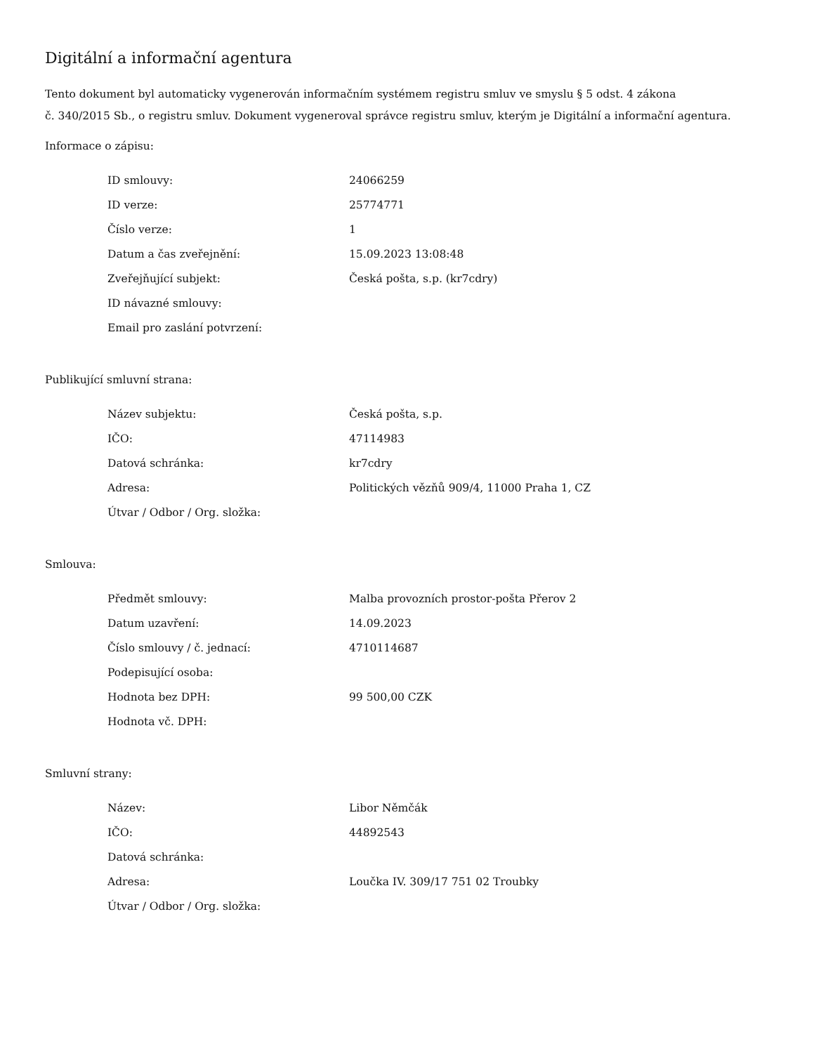Digitální a informační agentura
Tento dokument byl automaticky vygenerován informačním systémem registru smluv ve smyslu § 5 odst. 4 zákona
č. 340/2015 Sb., o registru smluv. Dokument vygeneroval správce registru smluv, kterým je Digitální a informační agentura.
Informace o zápisu:
| ID smlouvy: | 24066259 |
| ID verze: | 25774771 |
| Číslo verze: | 1 |
| Datum a čas zveřejnění: | 15.09.2023 13:08:48 |
| Zveřejňující subjekt: | Česká pošta, s.p. (kr7cdry) |
| ID návazné smlouvy: | |
| Email pro zaslání potvrzení: | |
Publikující smluvní strana:
| Název subjektu: | Česká pošta, s.p. |
| IČO: | 47114983 |
| Datová schránka: | kr7cdry |
| Adresa: | Politických vězňů 909/4, 11000 Praha 1, CZ |
| Útvar / Odbor / Org. složka: | |
Smlouva:
| Předmět smlouvy: | Malba provozních prostor-pošta Přerov 2 |
| Datum uzavření: | 14.09.2023 |
| Číslo smlouvy / č. jednací: | 4710114687 |
| Podepisující osoba: | |
| Hodnota bez DPH: | 99 500,00 CZK |
| Hodnota vč. DPH: | |
Smluvní strany:
| Název: | Libor Němčák |
| IČO: | 44892543 |
| Datová schránka: | |
| Adresa: | Loučka IV. 309/17 751 02 Troubky |
| Útvar / Odbor / Org. složka: | |